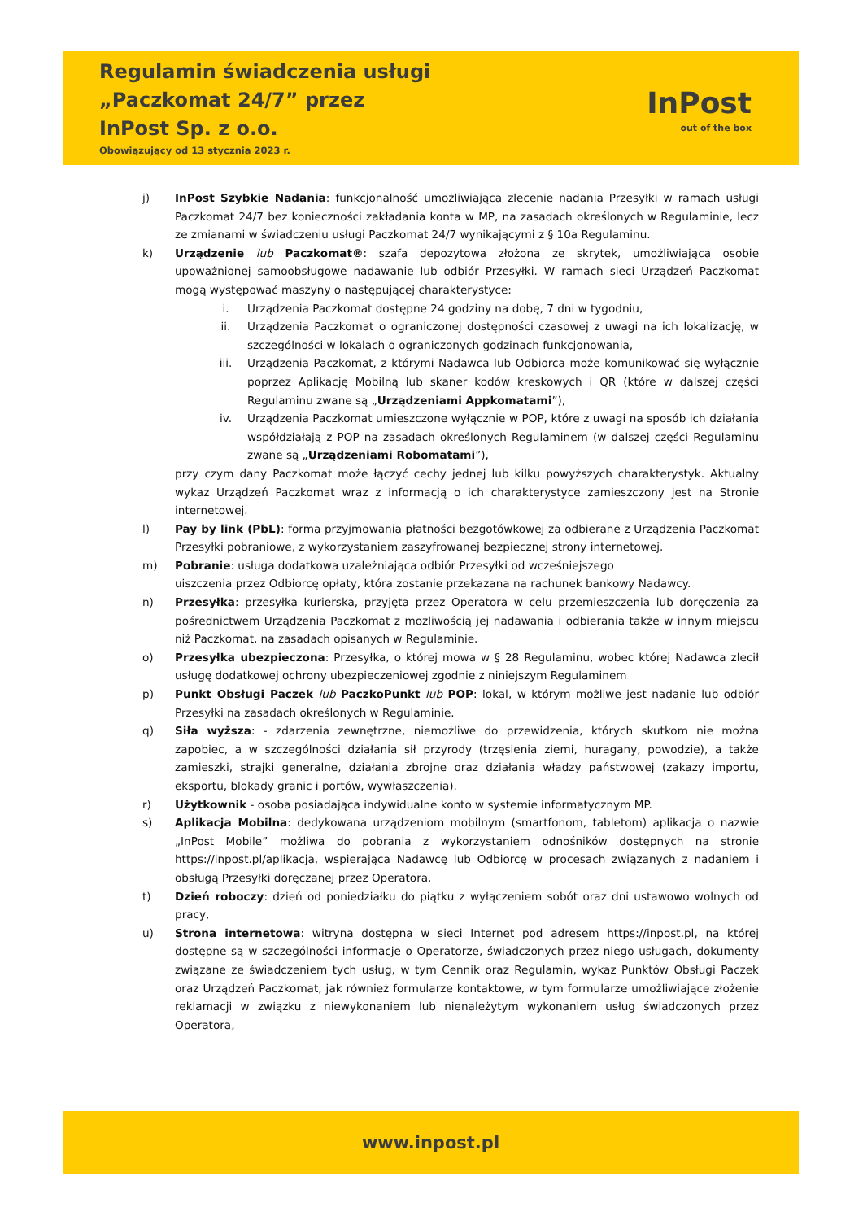Regulamin świadczenia usługi
„Paczkomat 24/7” przez
InPost Sp. z o.o.
Obowiązujący od 13 stycznia 2023 r.
InPost
out of the box
j) InPost Szybkie Nadania: funkcjonalność umożliwiająca zlecenie nadania Przesyłki w ramach usługi Paczkomat 24/7 bez konieczności zakładania konta w MP, na zasadach określonych w Regulaminie, lecz ze zmianami w świadczeniu usługi Paczkomat 24/7 wynikającymi z § 10a Regulaminu.
k) Urządzenie lub Paczkomat®: szafa depozytowa złożona ze skrytek, umożliwiająca osobie upoważnionej samoobsługowe nadawanie lub odbiór Przesyłki. W ramach sieci Urządzeń Paczkomat mogą występować maszyny o następującej charakterystyce:
i. Urządzenia Paczkomat dostępne 24 godziny na dobę, 7 dni w tygodniu,
ii. Urządzenia Paczkomat o ograniczonej dostępności czasowej z uwagi na ich lokalizację, w szczególności w lokalach o ograniczonych godzinach funkcjonowania,
iii. Urządzenia Paczkomat, z którymi Nadawca lub Odbiorca może komunikować się wyłącznie poprzez Aplikację Mobilną lub skaner kodów kreskowych i QR (które w dalszej części Regulaminu zwane są „Urządzeniami Appkomatami”),
iv. Urządzenia Paczkomat umieszczone wyłącznie w POP, które z uwagi na sposób ich działania współdziałają z POP na zasadach określonych Regulaminem (w dalszej części Regulaminu zwane są „Urządzeniami Robomatami”),
przy czym dany Paczkomat może łączyć cechy jednej lub kilku powyższych charakterystyk. Aktualny wykaz Urządzeń Paczkomat wraz z informacją o ich charakterystyce zamieszczony jest na Stronie internetowej.
l) Pay by link (PbL): forma przyjmowania płatności bezgotówkowej za odbierane z Urządzenia Paczkomat Przesyłki pobraniowe, z wykorzystaniem zaszyfrowanej bezpiecznej strony internetowej.
m) Pobranie: usługa dodatkowa uzależniająca odbiór Przesyłki od wcześniejszego
uiszczenia przez Odbiorcę opłaty, która zostanie przekazana na rachunek bankowy Nadawcy.
n) Przesyłka: przesyłka kurierska, przyjęta przez Operatora w celu przemieszczenia lub doręczenia za pośrednictwem Urządzenia Paczkomat z możliwością jej nadawania i odbierania także w innym miejscu niż Paczkomat, na zasadach opisanych w Regulaminie.
o) Przesyłka ubezpieczona: Przesyłka, o której mowa w § 28 Regulaminu, wobec której Nadawca zlecił usługę dodatkowej ochrony ubezpieczeniowej zgodnie z niniejszym Regulaminem
p) Punkt Obsługi Paczek lub PaczkoPunkt lub POP: lokal, w którym możliwe jest nadanie lub odbiór Przesyłki na zasadach określonych w Regulaminie.
q) Siła wyższa: - zdarzenia zewnętrzne, niemożliwe do przewidzenia, których skutkom nie można zapobiec, a w szczególności działania sił przyrody (trzęsienia ziemi, huragany, powodzie), a także zamieszki, strajki generalne, działania zbrojne oraz działania władzy państwowej (zakazy importu, eksportu, blokady granic i portów, wywłaszczenia).
r) Użytkownik - osoba posiadająca indywidualne konto w systemie informatycznym MP.
s) Aplikacja Mobilna: dedykowana urządzeniom mobilnym (smartfonom, tabletom) aplikacja o nazwie „InPost Mobile” możliwa do pobrania z wykorzystaniem odnośników dostępnych na stronie https://inpost.pl/aplikacja, wspierająca Nadawcę lub Odbiorcę w procesach związanych z nadaniem i obsługą Przesyłki doręczanej przez Operatora.
t) Dzień roboczy: dzień od poniedziałku do piątku z wyłączeniem sobót oraz dni ustawowo wolnych od pracy,
u) Strona internetowa: witryna dostępna w sieci Internet pod adresem https://inpost.pl, na której dostępne są w szczególności informacje o Operatorze, świadczonych przez niego usługach, dokumenty związane ze świadczeniem tych usług, w tym Cennik oraz Regulamin, wykaz Punktów Obsługi Paczek oraz Urządzeń Paczkomat, jak również formularze kontaktowe, w tym formularze umożliwiające złożenie reklamacji w związku z niewykonaniem lub nienależytym wykonaniem usług świadczonych przez Operatora,
www.inpost.pl